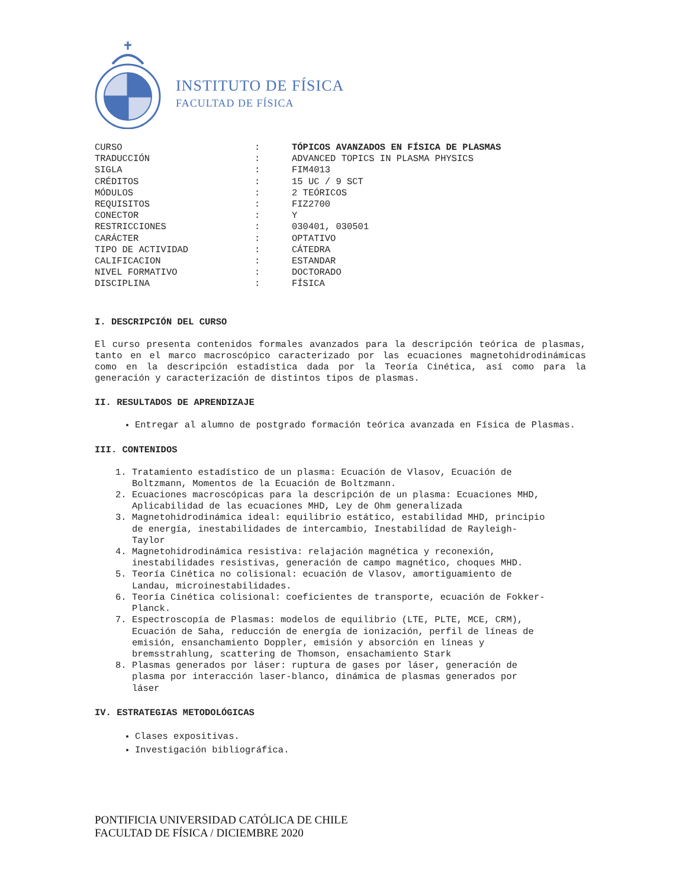INSTITUTO DE FÍSICA
FACULTAD DE FÍSICA
| CURSO | : | TÓPICOS AVANZADOS EN FÍSICA DE PLASMAS |
| TRADUCCIÓN | : | ADVANCED TOPICS IN PLASMA PHYSICS |
| SIGLA | : | FIM4013 |
| CRÉDITOS | : | 15 UC / 9 SCT |
| MÓDULOS | : | 2 TEÓRICOS |
| REQUISITOS | : | FIZ2700 |
| CONECTOR | : | Y |
| RESTRICCIONES | : | 030401, 030501 |
| CARÁCTER | : | OPTATIVO |
| TIPO DE ACTIVIDAD | : | CÁTEDRA |
| CALIFICACION | : | ESTANDAR |
| NIVEL FORMATIVO | : | DOCTORADO |
| DISCIPLINA | : | FÍSICA |
I. DESCRIPCIÓN DEL CURSO
El curso presenta contenidos formales avanzados para la descripción teórica de plasmas, tanto en el marco macroscópico caracterizado por las ecuaciones magnetohidrodinámicas como en la descripción estadística dada por la Teoría Cinética, así como para la generación y caracterización de distintos tipos de plasmas.
II. RESULTADOS DE APRENDIZAJE
Entregar al alumno de postgrado formación teórica avanzada en Física de Plasmas.
III. CONTENIDOS
1. Tratamiento estadístico de un plasma: Ecuación de Vlasov, Ecuación de
Boltzmann, Momentos de la Ecuación de Boltzmann.
2. Ecuaciones macroscópicas para la descripción de un plasma: Ecuaciones MHD,
Aplicabilidad de las ecuaciones MHD, Ley de Ohm generalizada
3. Magnetohidrodinámica ideal: equilibrio estático, estabilidad MHD, principio
de energía, inestabilidades de intercambio, Inestabilidad de Rayleigh-
Taylor
4. Magnetohidrodinámica resistiva: relajación magnética y reconexión,
inestabilidades resistivas, generación de campo magnético, choques MHD.
5. Teoría Cinética no colisional: ecuación de Vlasov, amortiguamiento de
Landau, microinestabilidades.
6. Teoría Cinética colisional: coeficientes de transporte, ecuación de Fokker-
Planck.
7. Espectroscopía de Plasmas: modelos de equilibrio (LTE, PLTE, MCE, CRM),
Ecuación de Saha, reducción de energía de ionización, perfil de líneas de
emisión, ensanchamiento Doppler, emisión y absorción en líneas y
bremsstrahlung, scattering de Thomson, ensachamiento Stark
8. Plasmas generados por láser: ruptura de gases por láser, generación de
plasma por interacción laser-blanco, dinámica de plasmas generados por
láser
IV. ESTRATEGIAS METODOLÓGICAS
Clases expositivas.
Investigación bibliográfica.
PONTIFICIA UNIVERSIDAD CATÓLICA DE CHILE
FACULTAD DE FÍSICA / DICIEMBRE 2020